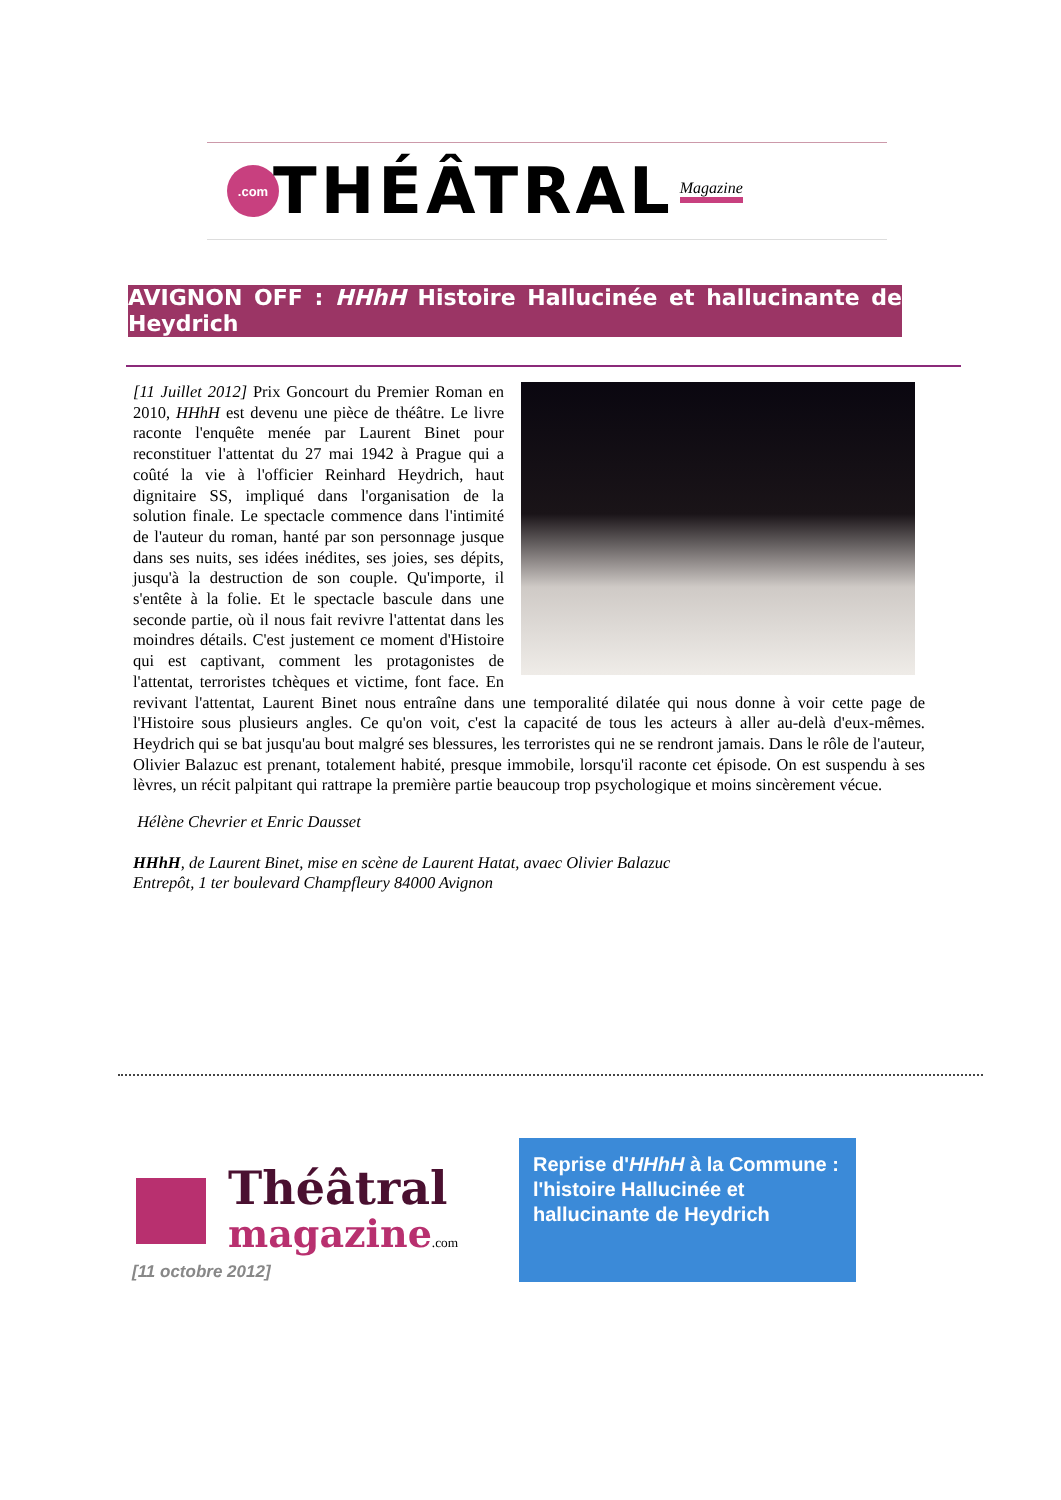.com
THÉÂTRAL
Magazine
AVIGNON OFF : HHhH Histoire Hallucinée et hallucinante de Heydrich
[11 Juillet 2012] Prix Goncourt du Premier Roman en 2010, HHhH est devenu une pièce de théâtre. Le livre raconte l'enquête menée par Laurent Binet pour reconstituer l'attentat du 27 mai 1942 à Prague qui a coûté la vie à l'officier Reinhard Heydrich, haut dignitaire SS, impliqué dans l'organisation de la solution finale. Le spectacle commence dans l'intimité de l'auteur du roman, hanté par son personnage jusque dans ses nuits, ses idées inédites, ses joies, ses dépits, jusqu'à la destruction de son couple. Qu'importe, il s'entête à la folie. Et le spectacle bascule dans une seconde partie, où il nous fait revivre l'attentat dans les moindres détails. C'est justement ce moment d'Histoire qui est captivant, comment les protagonistes de l'attentat, terroristes tchèques et victime, font face. En revivant l'attentat, Laurent Binet nous entraîne dans une temporalité dilatée qui nous donne à voir cette page de l'Histoire sous plusieurs angles. Ce qu'on voit, c'est la capacité de tous les acteurs à aller au-delà d'eux-mêmes. Heydrich qui se bat jusqu'au bout malgré ses blessures, les terroristes qui ne se rendront jamais. Dans le rôle de l'auteur, Olivier Balazuc est prenant, totalement habité, presque immobile, lorsqu'il raconte cet épisode. On est suspendu à ses lèvres, un récit palpitant qui rattrape la première partie beaucoup trop psychologique et moins sincèrement vécue.
Hélène Chevrier et Enric Dausset
HHhH, de Laurent Binet, mise en scène de Laurent Hatat, avaec Olivier Balazuc
Entrepôt, 1 ter boulevard Champfleury 84000 Avignon
Théâtral
magazine.com
[11 octobre 2012]
Reprise d'HHhH à la Commune : l'histoire Hallucinée et hallucinante de Heydrich